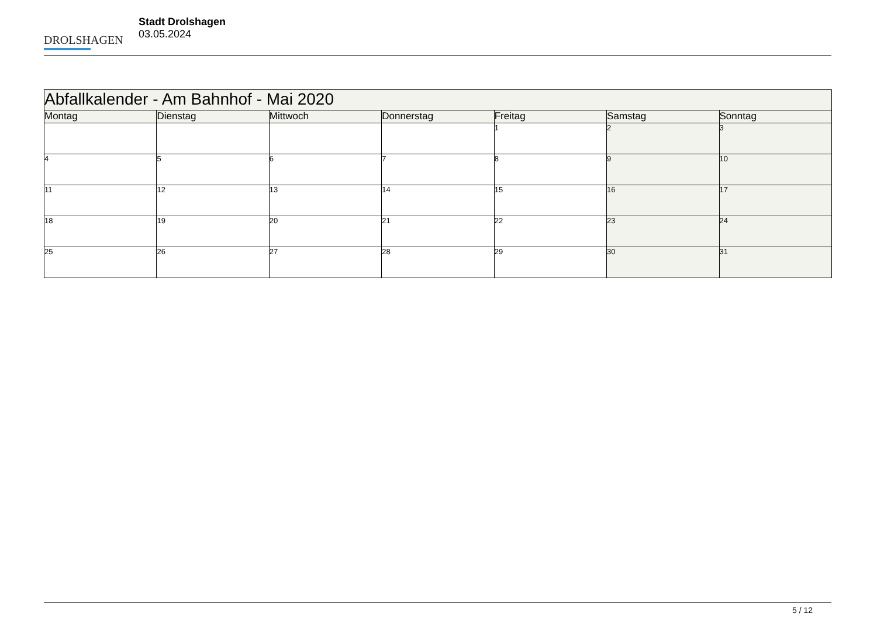DROLSHAGEN
Stadt Drolshagen
03.05.2024
| Abfallkalender - Am Bahnhof - Mai 2020 | | | | | | |
| Montag | Dienstag | Mittwoch | Donnerstag | Freitag | Samstag | Sonntag |
| | | | | 1 | 2 | 3 |
| 4 | 5 | 6 | 7 | 8 | 9 | 10 |
| 11 | 12 | 13 | 14 | 15 | 16 | 17 |
| 18 | 19 | 20 | 21 | 22 | 23 | 24 |
| 25 | 26 | 27 | 28 | 29 | 30 | 31 |
5 / 12